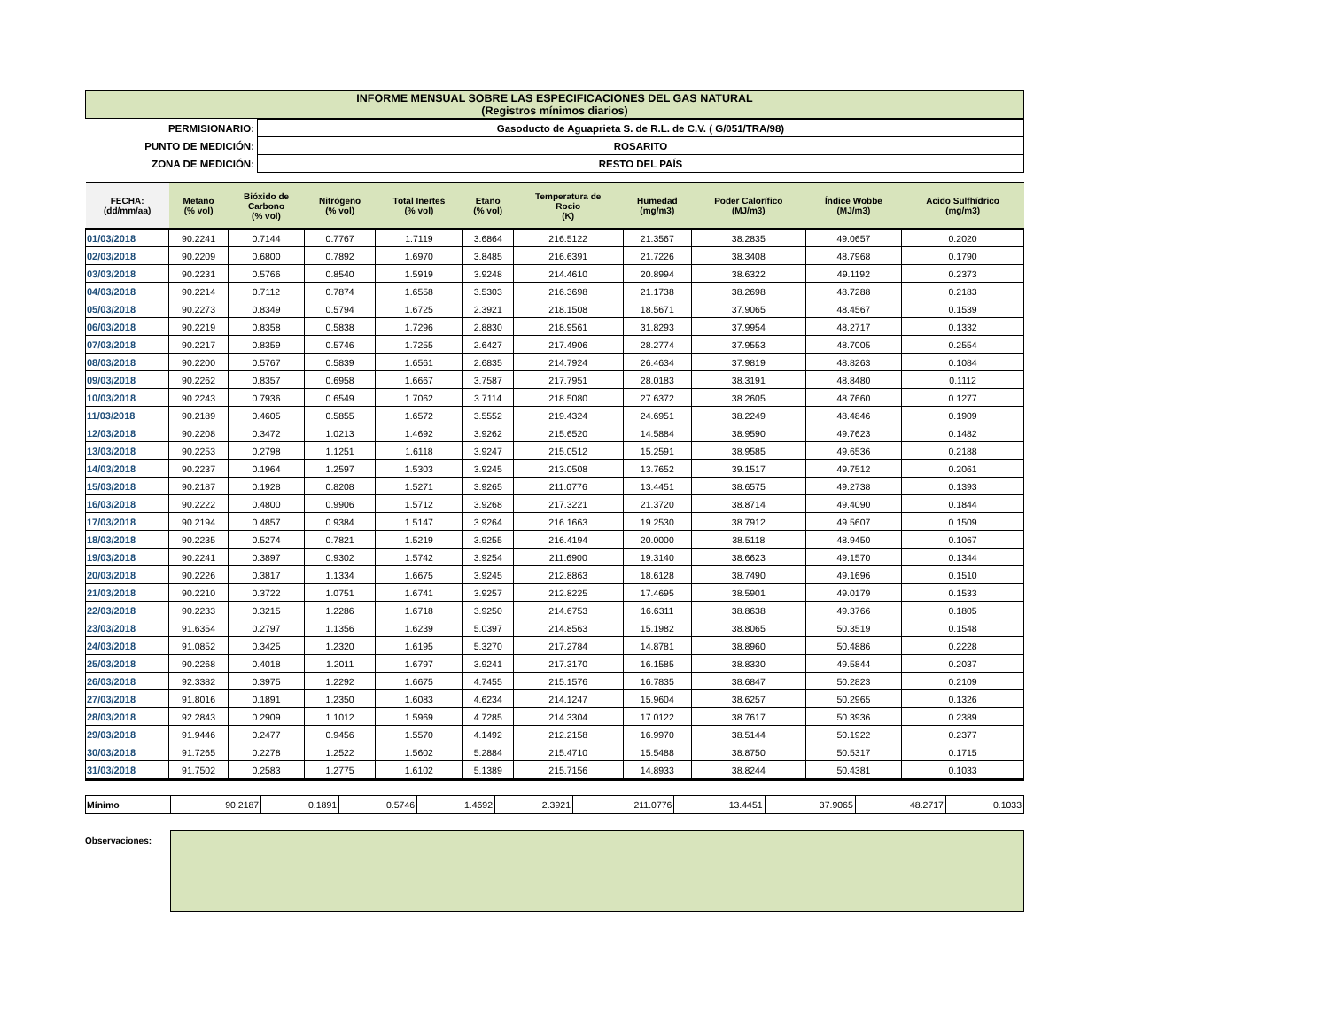| INFORME MENSUAL SOBRE LAS ESPECIFICACIONES DEL GAS NATURAL (Registros mínimos diarios) |
| PERMISIONARIO: | Gasoducto de Aguaprieta S. de R.L. de C.V. ( G/051/TRA/98) |
| PUNTO DE MEDICIÓN: | ROSARITO |
| ZONA DE MEDICIÓN: | RESTO DEL PAÍS |
| FECHA: (dd/mm/aa) | Metano (% vol) | Bióxido de Carbono (% vol) | Nitrógeno (% vol) | Total Inertes (% vol) | Etano (% vol) | Temperatura de Rocio (K) | Humedad (mg/m3) | Poder Calorífico (MJ/m3) | Índice Wobbe (MJ/m3) | Acido Sulfhídrico (mg/m3) |
| --- | --- | --- | --- | --- | --- | --- | --- | --- | --- | --- |
| 01/03/2018 | 90.2241 | 0.7144 | 0.7767 | 1.7119 | 3.6864 | 216.5122 | 21.3567 | 38.2835 | 49.0657 | 0.2020 |
| 02/03/2018 | 90.2209 | 0.6800 | 0.7892 | 1.6970 | 3.8485 | 216.6391 | 21.7226 | 38.3408 | 48.7968 | 0.1790 |
| 03/03/2018 | 90.2231 | 0.5766 | 0.8540 | 1.5919 | 3.9248 | 214.4610 | 20.8994 | 38.6322 | 49.1192 | 0.2373 |
| 04/03/2018 | 90.2214 | 0.7112 | 0.7874 | 1.6558 | 3.5303 | 216.3698 | 21.1738 | 38.2698 | 48.7288 | 0.2183 |
| 05/03/2018 | 90.2273 | 0.8349 | 0.5794 | 1.6725 | 2.3921 | 218.1508 | 18.5671 | 37.9065 | 48.4567 | 0.1539 |
| 06/03/2018 | 90.2219 | 0.8358 | 0.5838 | 1.7296 | 2.8830 | 218.9561 | 31.8293 | 37.9954 | 48.2717 | 0.1332 |
| 07/03/2018 | 90.2217 | 0.8359 | 0.5746 | 1.7255 | 2.6427 | 217.4906 | 28.2774 | 37.9553 | 48.7005 | 0.2554 |
| 08/03/2018 | 90.2200 | 0.5767 | 0.5839 | 1.6561 | 2.6835 | 214.7924 | 26.4634 | 37.9819 | 48.8263 | 0.1084 |
| 09/03/2018 | 90.2262 | 0.8357 | 0.6958 | 1.6667 | 3.7587 | 217.7951 | 28.0183 | 38.3191 | 48.8480 | 0.1112 |
| 10/03/2018 | 90.2243 | 0.7936 | 0.6549 | 1.7062 | 3.7114 | 218.5080 | 27.6372 | 38.2605 | 48.7660 | 0.1277 |
| 11/03/2018 | 90.2189 | 0.4605 | 0.5855 | 1.6572 | 3.5552 | 219.4324 | 24.6951 | 38.2249 | 48.4846 | 0.1909 |
| 12/03/2018 | 90.2208 | 0.3472 | 1.0213 | 1.4692 | 3.9262 | 215.6520 | 14.5884 | 38.9590 | 49.7623 | 0.1482 |
| 13/03/2018 | 90.2253 | 0.2798 | 1.1251 | 1.6118 | 3.9247 | 215.0512 | 15.2591 | 38.9585 | 49.6536 | 0.2188 |
| 14/03/2018 | 90.2237 | 0.1964 | 1.2597 | 1.5303 | 3.9245 | 213.0508 | 13.7652 | 39.1517 | 49.7512 | 0.2061 |
| 15/03/2018 | 90.2187 | 0.1928 | 0.8208 | 1.5271 | 3.9265 | 211.0776 | 13.4451 | 38.6575 | 49.2738 | 0.1393 |
| 16/03/2018 | 90.2222 | 0.4800 | 0.9906 | 1.5712 | 3.9268 | 217.3221 | 21.3720 | 38.8714 | 49.4090 | 0.1844 |
| 17/03/2018 | 90.2194 | 0.4857 | 0.9384 | 1.5147 | 3.9264 | 216.1663 | 19.2530 | 38.7912 | 49.5607 | 0.1509 |
| 18/03/2018 | 90.2235 | 0.5274 | 0.7821 | 1.5219 | 3.9255 | 216.4194 | 20.0000 | 38.5118 | 48.9450 | 0.1067 |
| 19/03/2018 | 90.2241 | 0.3897 | 0.9302 | 1.5742 | 3.9254 | 211.6900 | 19.3140 | 38.6623 | 49.1570 | 0.1344 |
| 20/03/2018 | 90.2226 | 0.3817 | 1.1334 | 1.6675 | 3.9245 | 212.8863 | 18.6128 | 38.7490 | 49.1696 | 0.1510 |
| 21/03/2018 | 90.2210 | 0.3722 | 1.0751 | 1.6741 | 3.9257 | 212.8225 | 17.4695 | 38.5901 | 49.0179 | 0.1533 |
| 22/03/2018 | 90.2233 | 0.3215 | 1.2286 | 1.6718 | 3.9250 | 214.6753 | 16.6311 | 38.8638 | 49.3766 | 0.1805 |
| 23/03/2018 | 91.6354 | 0.2797 | 1.1356 | 1.6239 | 5.0397 | 214.8563 | 15.1982 | 38.8065 | 50.3519 | 0.1548 |
| 24/03/2018 | 91.0852 | 0.3425 | 1.2320 | 1.6195 | 5.3270 | 217.2784 | 14.8781 | 38.8960 | 50.4886 | 0.2228 |
| 25/03/2018 | 90.2268 | 0.4018 | 1.2011 | 1.6797 | 3.9241 | 217.3170 | 16.1585 | 38.8330 | 49.5844 | 0.2037 |
| 26/03/2018 | 92.3382 | 0.3975 | 1.2292 | 1.6675 | 4.7455 | 215.1576 | 16.7835 | 38.6847 | 50.2823 | 0.2109 |
| 27/03/2018 | 91.8016 | 0.1891 | 1.2350 | 1.6083 | 4.6234 | 214.1247 | 15.9604 | 38.6257 | 50.2965 | 0.1326 |
| 28/03/2018 | 92.2843 | 0.2909 | 1.1012 | 1.5969 | 4.7285 | 214.3304 | 17.0122 | 38.7617 | 50.3936 | 0.2389 |
| 29/03/2018 | 91.9446 | 0.2477 | 0.9456 | 1.5570 | 4.1492 | 212.2158 | 16.9970 | 38.5144 | 50.1922 | 0.2377 |
| 30/03/2018 | 91.7265 | 0.2278 | 1.2522 | 1.5602 | 5.2884 | 215.4710 | 15.5488 | 38.8750 | 50.5317 | 0.1715 |
| 31/03/2018 | 91.7502 | 0.2583 | 1.2775 | 1.6102 | 5.1389 | 215.7156 | 14.8933 | 38.8244 | 50.4381 | 0.1033 |
| Mínimo | 90.2187 | 0.1891 | 0.5746 | 1.4692 | 2.3921 | 211.0776 | 13.4451 | 37.9065 | 48.2717 | 0.1033 |
Observaciones: